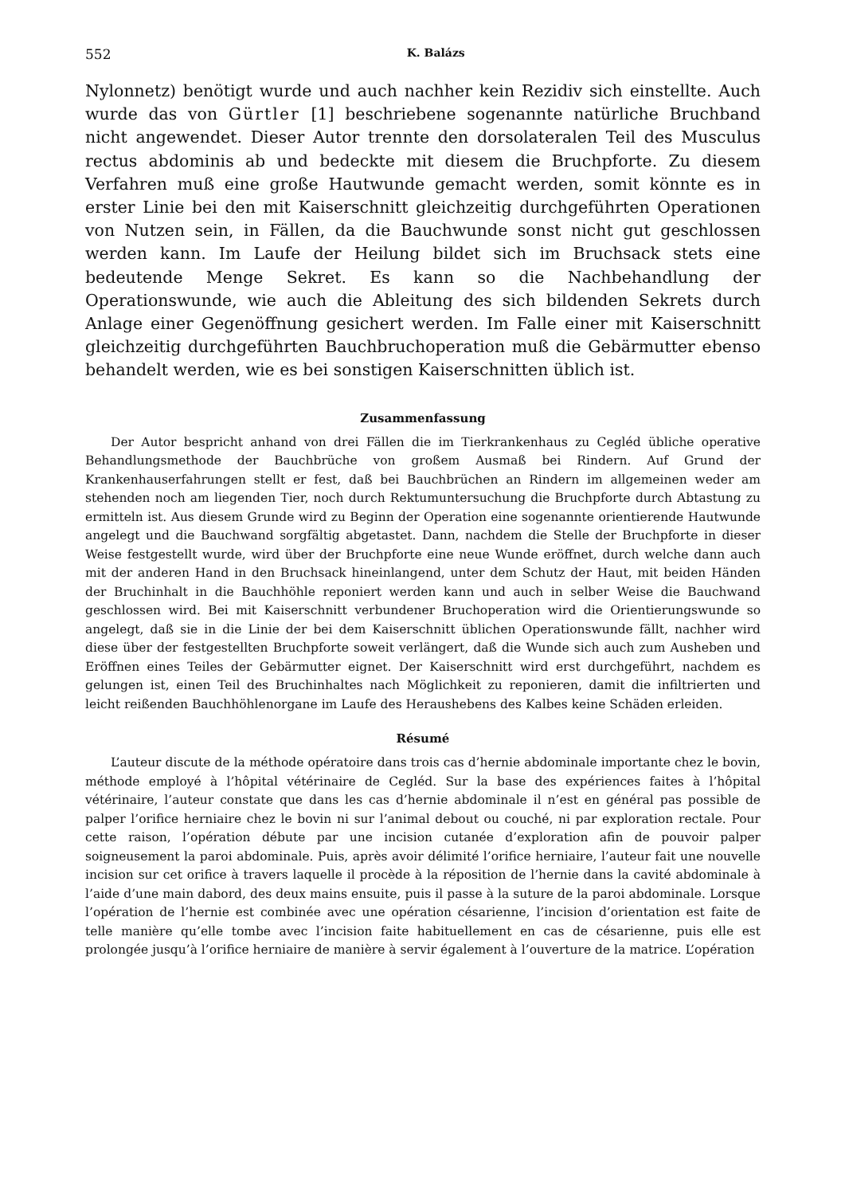552 K. Balázs
Nylonnetz) benötigt wurde und auch nachher kein Rezidiv sich einstellte. Auch wurde das von Gürtler [1] beschriebene sogenannte natürliche Bruchband nicht angewendet. Dieser Autor trennte den dorsolateralen Teil des Musculus rectus abdominis ab und bedeckte mit diesem die Bruchpforte. Zu diesem Verfahren muß eine große Hautwunde gemacht werden, somit könnte es in erster Linie bei den mit Kaiserschnitt gleichzeitig durchgeführten Operationen von Nutzen sein, in Fällen, da die Bauchwunde sonst nicht gut geschlossen werden kann. Im Laufe der Heilung bildet sich im Bruchsack stets eine bedeutende Menge Sekret. Es kann so die Nachbehandlung der Operationswunde, wie auch die Ableitung des sich bildenden Sekrets durch Anlage einer Gegenöffnung gesichert werden. Im Falle einer mit Kaiserschnitt gleichzeitig durchgeführten Bauchbruchoperation muß die Gebärmutter ebenso behandelt werden, wie es bei sonstigen Kaiserschnitten üblich ist.
Zusammenfassung
Der Autor bespricht anhand von drei Fällen die im Tierkrankenhaus zu Cegléd übliche operative Behandlungsmethode der Bauchbrüche von großem Ausmaß bei Rindern. Auf Grund der Krankenhauserfahrungen stellt er fest, daß bei Bauchbrüchen an Rindern im allgemeinen weder am stehenden noch am liegenden Tier, noch durch Rektumuntersuchung die Bruchpforte durch Abtastung zu ermitteln ist. Aus diesem Grunde wird zu Beginn der Operation eine sogenannte orientierende Hautwunde angelegt und die Bauchwand sorgfältig abgetastet. Dann, nachdem die Stelle der Bruchpforte in dieser Weise festgestellt wurde, wird über der Bruchpforte eine neue Wunde eröffnet, durch welche dann auch mit der anderen Hand in den Bruchsack hineinlangend, unter dem Schutz der Haut, mit beiden Händen der Bruchinhalt in die Bauchhöhle reponiert werden kann und auch in selber Weise die Bauchwand geschlossen wird. Bei mit Kaiserschnitt verbundener Bruchoperation wird die Orientierungswunde so angelegt, daß sie in die Linie der bei dem Kaiserschnitt üblichen Operationswunde fällt, nachher wird diese über der festgestellten Bruchpforte soweit verlängert, daß die Wunde sich auch zum Ausheben und Eröffnen eines Teiles der Gebärmutter eignet. Der Kaiserschnitt wird erst durchgeführt, nachdem es gelungen ist, einen Teil des Bruchinhaltes nach Möglichkeit zu reponieren, damit die infiltrierten und leicht reißenden Bauchhöhlenorgane im Laufe des Heraushebens des Kalbes keine Schäden erleiden.
Résumé
L’auteur discute de la méthode opératoire dans trois cas d’hernie abdominale importante chez le bovin, méthode employé à l’hôpital vétérinaire de Cegléd. Sur la base des expériences faites à l’hôpital vétérinaire, l’auteur constate que dans les cas d’hernie abdominale il n’est en général pas possible de palper l’orifice herniaire chez le bovin ni sur l’animal debout ou couché, ni par exploration rectale. Pour cette raison, l’opération débute par une incision cutanée d’exploration afin de pouvoir palper soigneusement la paroi abdominale. Puis, après avoir délimité l’orifice herniaire, l’auteur fait une nouvelle incision sur cet orifice à travers laquelle il procède à la réposition de l’hernie dans la cavité abdominale à l’aide d’une main dabord, des deux mains ensuite, puis il passe à la suture de la paroi abdominale. Lorsque l’opération de l’hernie est combinée avec une opération césarienne, l’incision d’orientation est faite de telle manière qu’elle tombe avec l’incision faite habituellement en cas de césarienne, puis elle est prolongée jusqu’à l’orifice herniaire de manière à servir également à l’ouverture de la matrice. L’opération